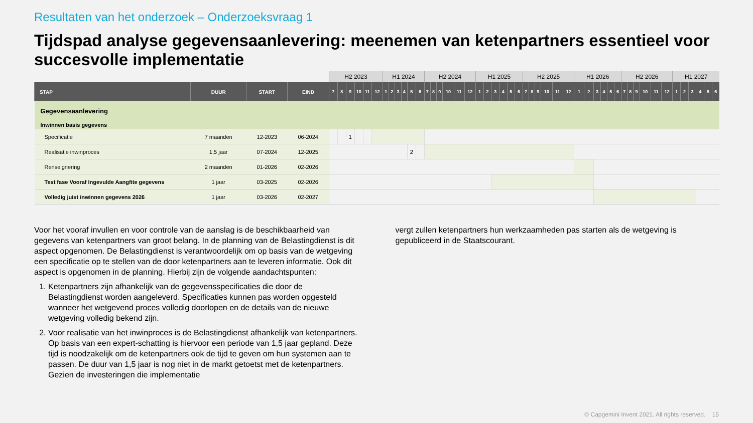Resultaten van het onderzoek – Onderzoeksvraag 1
Tijdspad analyse gegevensaanlevering: meenemen van ketenpartners essentieel voor succesvolle implementatie
| | | | | H2 2023 | | | | | | H1 2024 | | | | | | H2 2024 | | | | | | H1 2025 | | | | | | H2 2025 | | | | | | H1 2026 | | | | | | H2 2026 | | | | | | H1 2027 | | | | | |
| --- | --- | --- | --- | --- | --- | --- | --- | --- | --- | --- | --- | --- | --- | --- | --- | --- | --- | --- | --- | --- | --- | --- | --- | --- | --- | --- | --- | --- | --- | --- | --- | --- | --- | --- | --- | --- | --- | --- | --- | --- | --- | --- | --- | --- | --- | --- | --- | --- | --- | --- | --- |
| STAP | DUUR | START | EIND | 7 | 8 | 9 | 10 | 11 | 12 | 1 | 2 | 3 | 4 | 5 | 6 | 7 | 8 | 9 | 10 | 11 | 12 | 1 | 2 | 3 | 4 | 5 | 6 | 7 | 8 | 9 | 10 | 11 | 12 | 1 | 2 | 3 | 4 | 5 | 6 | 7 | 8 | 9 | 10 | 11 | 12 | 1 | 2 | 3 | 4 | 5 | 6 |
| Gegevensaanlevering | | | | | | | | | | | | | | | | | | | | | | | | | | | | | | | | | | | | | | | | | | | | | | | | | | | |
| Inwinnen basis gegevens | | | | | | | | | | | | | | | | | | | | | | | | | | | | | | | | | | | | | | | | | | | | | | | | | | | |
| Specificatie | 7 maanden | 12-2023 | 06-2024 | | | 1 | | | | | | | | | | | | | | | | | | | | | | | | | | | | | | | | | | | | | | | | | | | | | |
| Realisatie inwinproces | 1,5 jaar | 07-2024 | 12-2025 | | | | | | | | | | | 2 | | | | | | | | | | | | | | | | | | | | | | | | | | | | | | | | | | | | | |
| Renseignering | 2 maanden | 01-2026 | 02-2026 | | | | | | | | | | | | | | | | | | | | | | | | | | | | | | | | | | | | | | | | | | | | | | | | |
| Test fase Vooraf Ingevulde Aangfite gegevens | 1 jaar | 03-2025 | 02-2026 | | | | | | | | | | | | | | | | | | | | | | | | | | | | | | | | | | | | | | | | | | | | | | | | |
| Volledig juist inwinnen gegevens 2026 | 1 jaar | 03-2026 | 02-2027 | | | | | | | | | | | | | | | | | | | | | | | | | | | | | | | | | | | | | | | | | | | | | | | | |
Voor het vooraf invullen en voor controle van de aanslag is de beschikbaarheid van gegevens van ketenpartners van groot belang. In de planning van de Belastingdienst is dit aspect opgenomen. De Belastingdienst is verantwoordelijk om op basis van de wetgeving een specificatie op te stellen van de door ketenpartners aan te leveren informatie. Ook dit aspect is opgenomen in de planning. Hierbij zijn de volgende aandachtspunten:
1. Ketenpartners zijn afhankelijk van de gegevensspecificaties die door de Belastingdienst worden aangeleverd. Specificaties kunnen pas worden opgesteld wanneer het wetgevend proces volledig doorlopen en de details van de nieuwe wetgeving volledig bekend zijn.
2. Voor realisatie van het inwinproces is de Belastingdienst afhankelijk van ketenpartners. Op basis van een expert-schatting is hiervoor een periode van 1,5 jaar gepland. Deze tijd is noodzakelijk om de ketenpartners ook de tijd te geven om hun systemen aan te passen. De duur van 1,5 jaar is nog niet in de markt getoetst met de ketenpartners. Gezien de investeringen die implementatie
vergt zullen ketenpartners hun werkzaamheden pas starten als de wetgeving is gepubliceerd in de Staatscourant.
© Capgemini Invent 2021. All rights reserved. 15